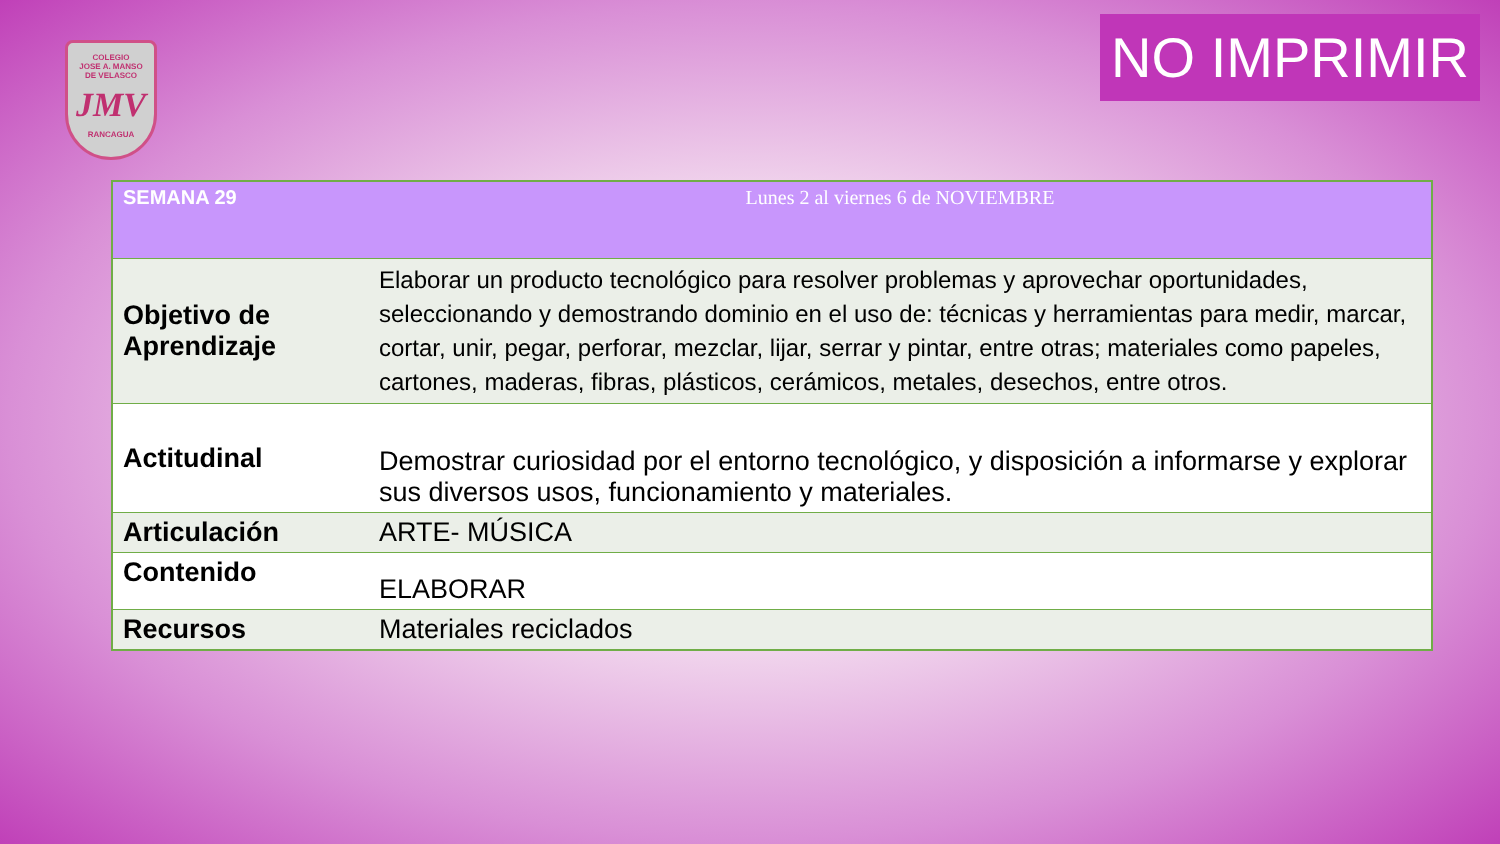COLEGIO
JOSE A. MANSO
DE VELASCO
JMV
RANCAGUA
NO IMPRIMIR
| SEMANA 29 | Lunes 2 al viernes 6 de NOVIEMBRE |
| --- | --- |
| Objetivo de Aprendizaje | Elaborar un producto tecnológico para resolver problemas y aprovechar oportunidades, seleccionando y demostrando dominio en el uso de: técnicas y herramientas para medir, marcar, cortar, unir, pegar, perforar, mezclar, lijar, serrar y pintar, entre otras; materiales como papeles, cartones, maderas, fibras, plásticos, cerámicos, metales, desechos, entre otros. |
| Actitudinal | Demostrar curiosidad por el entorno tecnológico, y disposición a informarse y explorar sus diversos usos, funcionamiento y materiales. |
| Articulación | ARTE- MÚSICA |
| Contenido | ELABORAR |
| Recursos | Materiales reciclados |